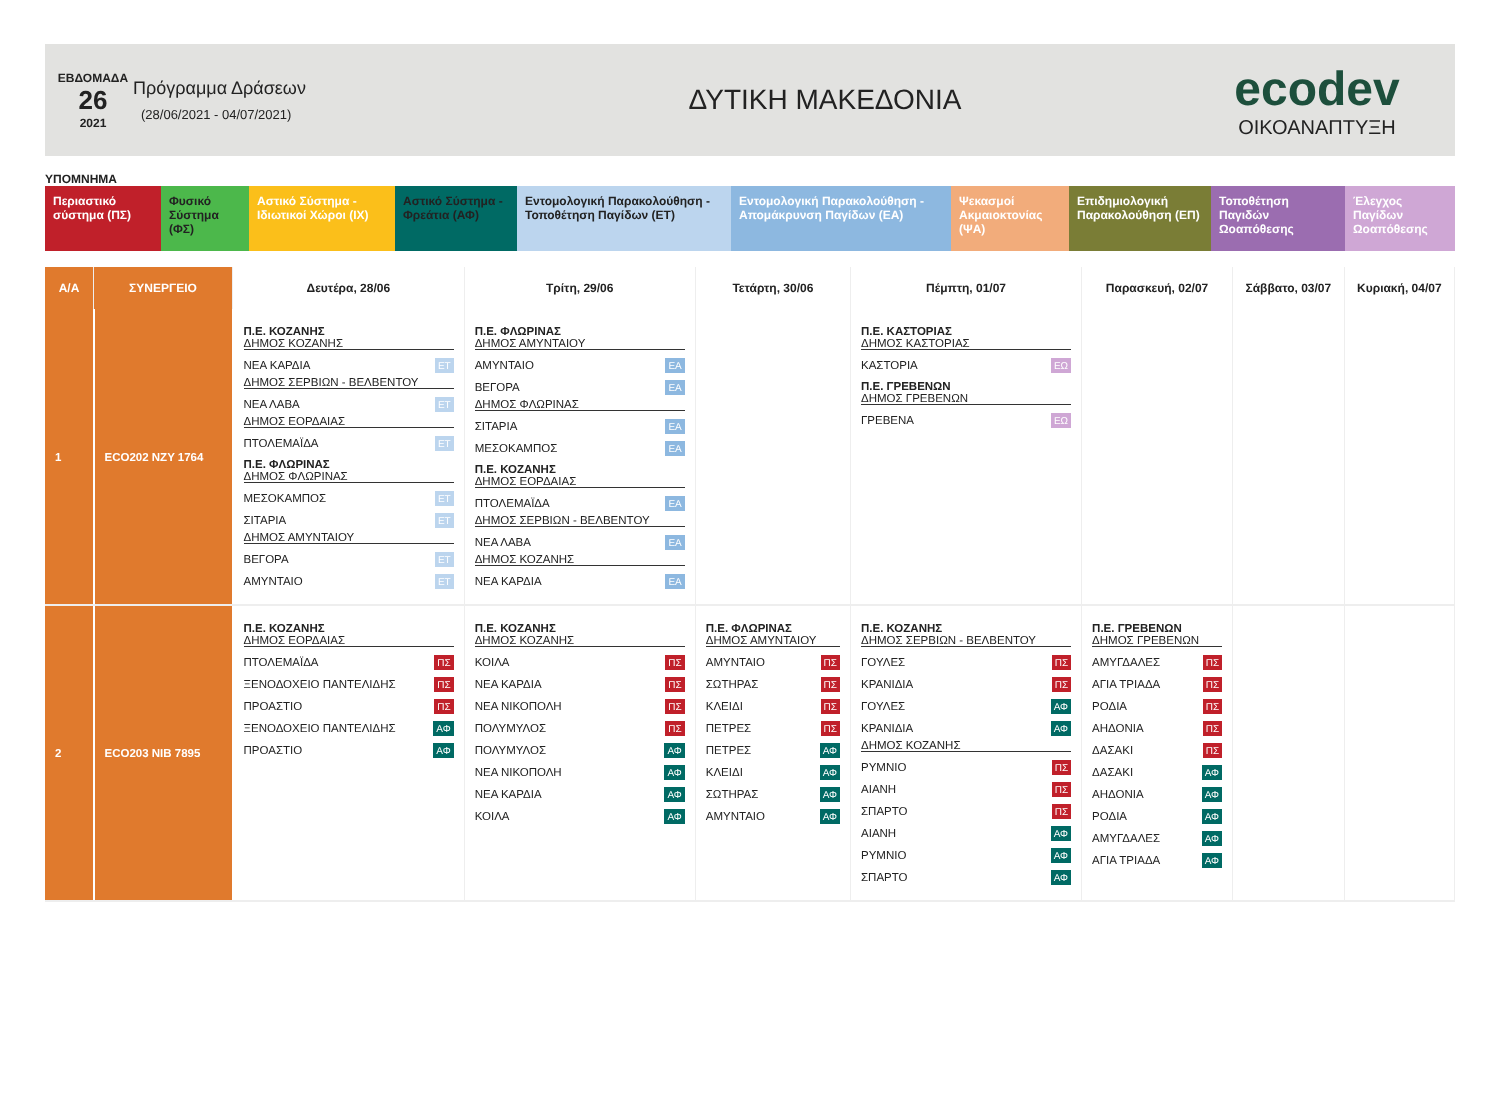ΕΒΔΟΜΑΔΑ
26
2021
Πρόγραμμα Δράσεων
(28/06/2021 - 04/07/2021)
ΔΥΤΙΚΗ ΜΑΚΕΔΟΝΙΑ
ecodev
ΟΙΚΟΑΝΑΠΤΥΞΗ
ΥΠΟΜΝΗΜΑ
Περιαστικό σύστημα (ΠΣ)
Φυσικό Σύστημα (ΦΣ)
Αστικό Σύστημα - Ιδιωτικοί Χώροι (ΙΧ)
Αστικό Σύστημα - Φρεάτια (ΑΦ)
Εντομολογική Παρακολούθηση - Τοποθέτηση Παγίδων (ΕΤ)
Εντομολογική Παρακολούθηση - Απομάκρυνση Παγίδων (ΕΑ)
Ψεκασμοί Ακμαιοκτονίας (ΨΑ)
Επιδημιολογική Παρακολούθηση (ΕΠ)
Τοποθέτηση Παγιδών Ωοαπόθεσης
Έλεγχος Παγίδων Ωοαπόθεσης
| Α/Α | ΣΥΝΕΡΓΕΙΟ | Δευτέρα, 28/06 | Τρίτη, 29/06 | Τετάρτη, 30/06 | Πέμπτη, 01/07 | Παρασκευή, 02/07 | Σάββατο, 03/07 | Κυριακή, 04/07 |
| --- | --- | --- | --- | --- | --- | --- | --- | --- |
| 1 | ECO202 NZY 1764 | Π.Ε. ΚΟΖΑΝΗΣ ΔΗΜΟΣ ΚΟΖΑΝΗΣ ΝΕΑ ΚΑΡΔΙΑ ΕΤ ΔΗΜΟΣ ΣΕΡΒΙΩΝ - ΒΕΛΒΕΝΤΟΥ ΝΕΑ ΛΑΒΑ ΕΤ ΔΗΜΟΣ ΕΟΡΔΑΙΑΣ ΠΤΟΛΕΜΑΪΔΑ ΕΤ Π.Ε. ΦΛΩΡΙΝΑΣ ΔΗΜΟΣ ΦΛΩΡΙΝΑΣ ΜΕΣΟΚΑΜΠΟΣ ΕΤ ΣΙΤΑΡΙΑ ΕΤ ΔΗΜΟΣ ΑΜΥΝΤΑΙΟΥ ΒΕΓΟΡΑ ΕΤ ΑΜΥΝΤΑΙΟ ΕΤ | Π.Ε. ΦΛΩΡΙΝΑΣ ΔΗΜΟΣ ΑΜΥΝΤΑΙΟΥ ΑΜΥΝΤΑΙΟ ΕΑ ΒΕΓΟΡΑ ΕΑ ΔΗΜΟΣ ΦΛΩΡΙΝΑΣ ΣΙΤΑΡΙΑ ΕΑ ΜΕΣΟΚΑΜΠΟΣ ΕΑ Π.Ε. ΚΟΖΑΝΗΣ ΔΗΜΟΣ ΕΟΡΔΑΙΑΣ ΠΤΟΛΕΜΑΪΔΑ ΕΑ ΔΗΜΟΣ ΣΕΡΒΙΩΝ - ΒΕΛΒΕΝΤΟΥ ΝΕΑ ΛΑΒΑ ΕΑ ΔΗΜΟΣ ΚΟΖΑΝΗΣ ΝΕΑ ΚΑΡΔΙΑ ΕΑ | | Π.Ε. ΚΑΣΤΟΡΙΑΣ ΔΗΜΟΣ ΚΑΣΤΟΡΙΑΣ ΚΑΣΤΟΡΙΑ ΕΩ Π.Ε. ΓΡΕΒΕΝΩΝ ΔΗΜΟΣ ΓΡΕΒΕΝΩΝ ΓΡΕΒΕΝΑ ΕΩ | | | |
| 2 | ECO203 NIB 7895 | Π.Ε. ΚΟΖΑΝΗΣ ΔΗΜΟΣ ΕΟΡΔΑΙΑΣ ΠΤΟΛΕΜΑΪΔΑ ΠΣ ΞΕΝΟΔΟΧΕΙΟ ΠΑΝΤΕΛΙΔΗΣ ΠΣ ΠΡΟΑΣΤΙΟ ΠΣ ΞΕΝΟΔΟΧΕΙΟ ΠΑΝΤΕΛΙΔΗΣ ΑΦ ΠΡΟΑΣΤΙΟ ΑΦ | Π.Ε. ΚΟΖΑΝΗΣ ΔΗΜΟΣ ΚΟΖΑΝΗΣ ΚΟΙΛΑ ΠΣ ΝΕΑ ΚΑΡΔΙΑ ΠΣ ΝΕΑ ΝΙΚΟΠΟΛΗ ΠΣ ΠΟΛΥΜΥΛΟΣ ΠΣ ΠΟΛΥΜΥΛΟΣ ΑΦ ΝΕΑ ΝΙΚΟΠΟΛΗ ΑΦ ΝΕΑ ΚΑΡΔΙΑ ΑΦ ΚΟΙΛΑ ΑΦ | Π.Ε. ΦΛΩΡΙΝΑΣ ΔΗΜΟΣ ΑΜΥΝΤΑΙΟΥ ΑΜΥΝΤΑΙΟ ΠΣ ΣΩΤΗΡΑΣ ΠΣ ΚΛΕΙΔΙ ΠΣ ΠΕΤΡΕΣ ΠΣ ΠΕΤΡΕΣ ΑΦ ΚΛΕΙΔΙ ΑΦ ΣΩΤΗΡΑΣ ΑΦ ΑΜΥΝΤΑΙΟ ΑΦ | Π.Ε. ΚΟΖΑΝΗΣ ΔΗΜΟΣ ΣΕΡΒΙΩΝ - ΒΕΛΒΕΝΤΟΥ ΓΟΥΛΕΣ ΠΣ ΚΡΑΝΙΔΙΑ ΠΣ ΓΟΥΛΕΣ ΑΦ ΚΡΑΝΙΔΙΑ ΑΦ ΔΗΜΟΣ ΚΟΖΑΝΗΣ ΡΥΜΝΙΟ ΠΣ ΑΙΑΝΗ ΠΣ ΣΠΑΡΤΟ ΠΣ ΑΙΑΝΗ ΑΦ ΡΥΜΝΙΟ ΑΦ ΣΠΑΡΤΟ ΑΦ | Π.Ε. ΓΡΕΒΕΝΩΝ ΔΗΜΟΣ ΓΡΕΒΕΝΩΝ ΑΜΥΓΔΑΛΕΣ ΠΣ ΑΓΙΑ ΤΡΙΑΔΑ ΠΣ ΡΟΔΙΑ ΠΣ ΑΗΔΟΝΙΑ ΠΣ ΔΑΣΑΚΙ ΠΣ ΔΑΣΑΚΙ ΑΦ ΑΗΔΟΝΙΑ ΑΦ ΡΟΔΙΑ ΑΦ ΑΜΥΓΔΑΛΕΣ ΑΦ ΑΓΙΑ ΤΡΙΑΔΑ ΑΦ | | |